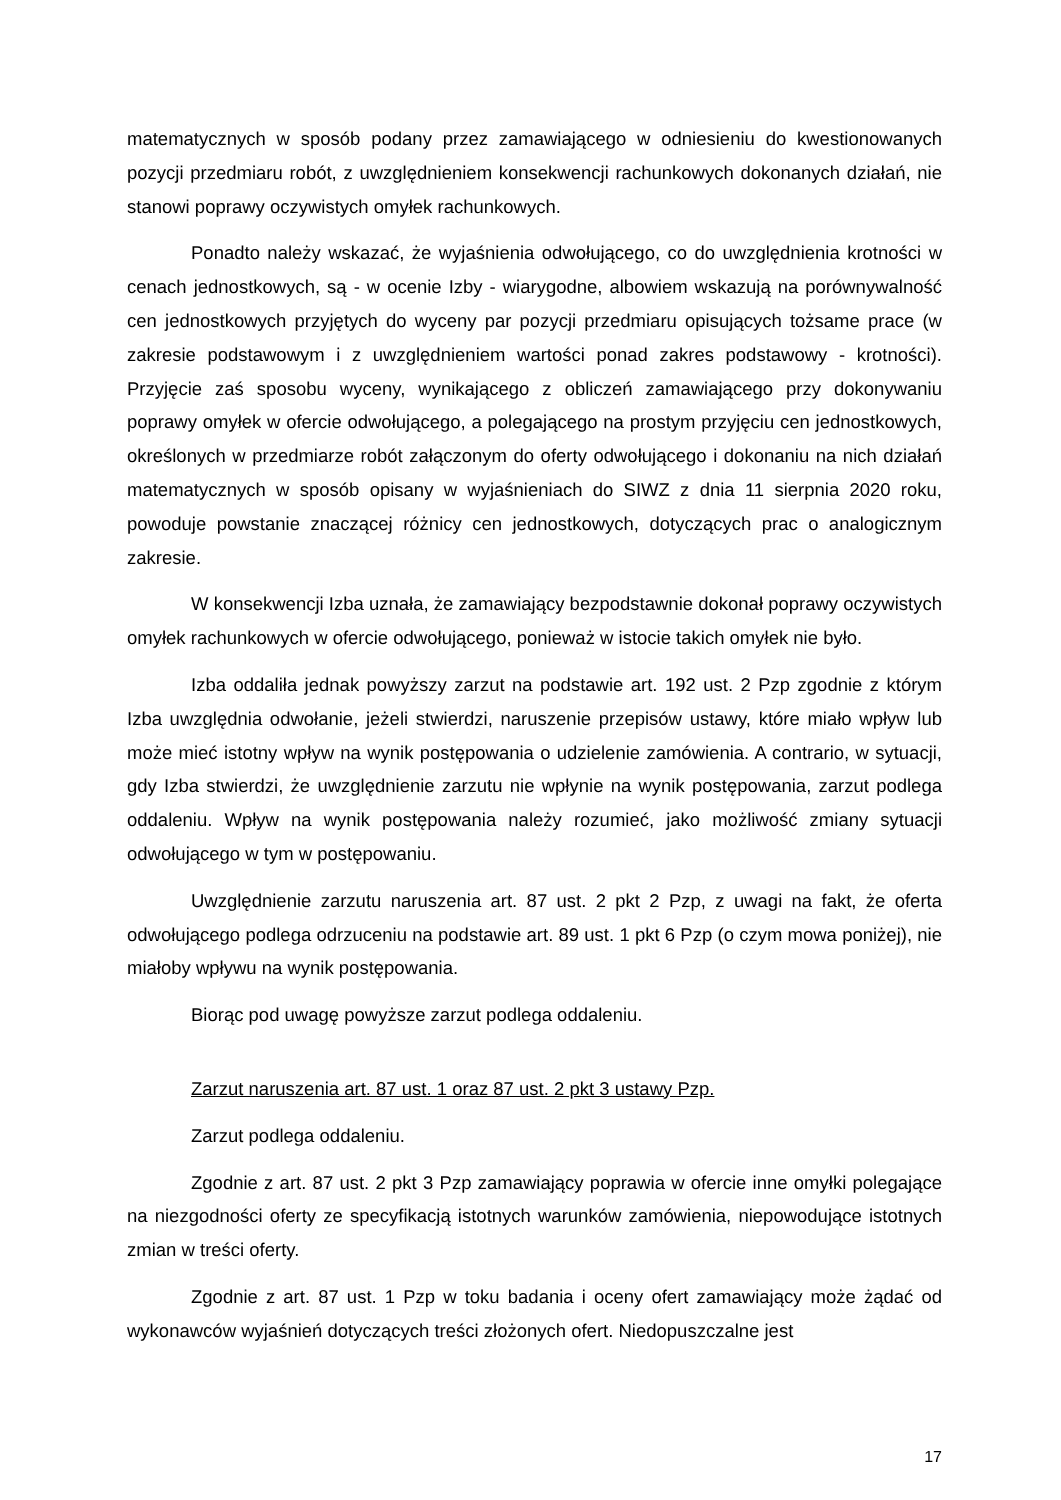matematycznych w sposób podany przez zamawiającego w odniesieniu do kwestionowanych pozycji przedmiaru robót, z uwzględnieniem konsekwencji rachunkowych dokonanych działań, nie stanowi poprawy oczywistych omyłek rachunkowych.
Ponadto należy wskazać, że wyjaśnienia odwołującego, co do uwzględnienia krotności w cenach jednostkowych, są - w ocenie Izby - wiarygodne, albowiem wskazują na porównywalność cen jednostkowych przyjętych do wyceny par pozycji przedmiaru opisujących tożsame prace (w zakresie podstawowym i z uwzględnieniem wartości ponad zakres podstawowy - krotności). Przyjęcie zaś sposobu wyceny, wynikającego z obliczeń zamawiającego przy dokonywaniu poprawy omyłek w ofercie odwołującego, a polegającego na prostym przyjęciu cen jednostkowych, określonych w przedmiarze robót załączonym do oferty odwołującego i dokonaniu na nich działań matematycznych w sposób opisany w wyjaśnieniach do SIWZ z dnia 11 sierpnia 2020 roku, powoduje powstanie znaczącej różnicy cen jednostkowych, dotyczących prac o analogicznym zakresie.
W konsekwencji Izba uznała, że zamawiający bezpodstawnie dokonał poprawy oczywistych omyłek rachunkowych w ofercie odwołującego, ponieważ w istocie takich omyłek nie było.
Izba oddaliła jednak powyższy zarzut na podstawie art. 192 ust. 2 Pzp zgodnie z którym Izba uwzględnia odwołanie, jeżeli stwierdzi, naruszenie przepisów ustawy, które miało wpływ lub może mieć istotny wpływ na wynik postępowania o udzielenie zamówienia. A contrario, w sytuacji, gdy Izba stwierdzi, że uwzględnienie zarzutu nie wpłynie na wynik postępowania, zarzut podlega oddaleniu. Wpływ na wynik postępowania należy rozumieć, jako możliwość zmiany sytuacji odwołującego w tym w postępowaniu.
Uwzględnienie zarzutu naruszenia art. 87 ust. 2 pkt 2 Pzp, z uwagi na fakt, że oferta odwołującego podlega odrzuceniu na podstawie art. 89 ust. 1 pkt 6 Pzp (o czym mowa poniżej), nie miałoby wpływu na wynik postępowania.
Biorąc pod uwagę powyższe zarzut podlega oddaleniu.
Zarzut naruszenia art. 87 ust. 1 oraz 87 ust. 2 pkt 3 ustawy Pzp.
Zarzut podlega oddaleniu.
Zgodnie z art. 87 ust. 2 pkt 3 Pzp zamawiający poprawia w ofercie inne omyłki polegające na niezgodności oferty ze specyfikacją istotnych warunków zamówienia, niepowodujące istotnych zmian w treści oferty.
Zgodnie z art. 87 ust. 1 Pzp w toku badania i oceny ofert zamawiający może żądać od wykonawców wyjaśnień dotyczących treści złożonych ofert. Niedopuszczalne jest
17